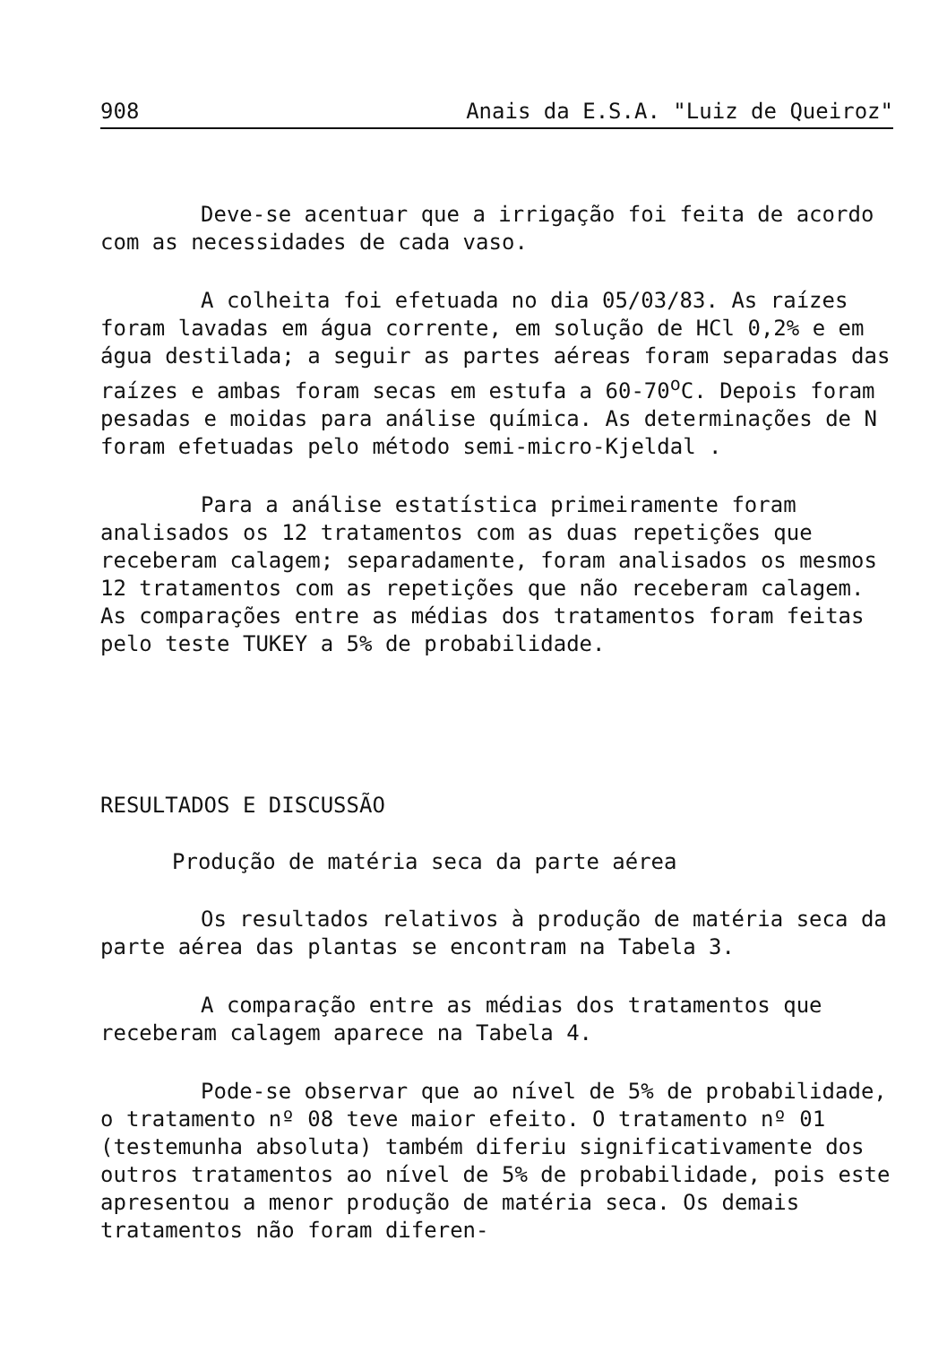908 Anais da E.S.A. "Luiz de Queiroz"
Deve-se acentuar que a irrigação foi feita de acordo com as necessidades de cada vaso.
A colheita foi efetuada no dia 05/03/83. As raízes foram lavadas em água corrente, em solução de HCl 0,2% e em água destilada; a seguir as partes aéreas foram separadas das raízes e ambas foram secas em estufa a 60-70<sup>o</sup>C. Depois foram pesadas e moidas para análise química. As determinações de N foram efetuadas pelo método semi-micro-Kjeldal .
Para a análise estatística primeiramente foram analisados os 12 tratamentos com as duas repetições que receberam calagem; separadamente, foram analisados os mesmos 12 tratamentos com as repetições que não receberam calagem. As comparações entre as médias dos tratamentos foram feitas pelo teste TUKEY a 5% de probabilidade.
RESULTADOS E DISCUSSÃO
Produção de matéria seca da parte aérea
Os resultados relativos à produção de matéria seca da parte aérea das plantas se encontram na Tabela 3.
A comparação entre as médias dos tratamentos que receberam calagem aparece na Tabela 4.
Pode-se observar que ao nível de 5% de probabilidade, o tratamento nº 08 teve maior efeito. O tratamento nº 01 (testemunha absoluta) também diferiu significativamente dos outros tratamentos ao nível de 5% de probabilidade, pois este apresentou a menor produção de matéria seca. Os demais tratamentos não foram diferen-